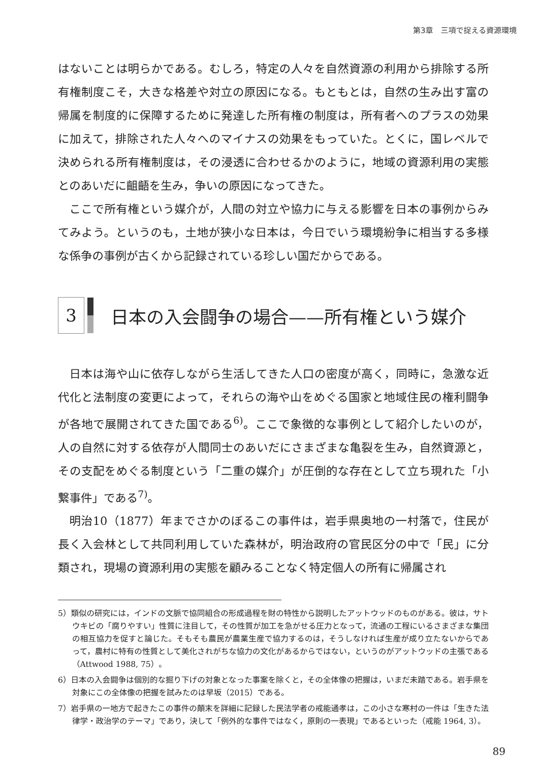第3章　三項で捉える資源環境
はないことは明らかである。むしろ，特定の人々を自然資源の利用から排除する所有権制度こそ，大きな格差や対立の原因になる。もともとは，自然の生み出す富の帰属を制度的に保障するために発達した所有権の制度は，所有者へのプラスの効果に加えて，排除された人々へのマイナスの効果をもっていた。とくに，国レベルで決められる所有権制度は，その浸透に合わせるかのように，地域の資源利用の実態とのあいだに齟齬を生み，争いの原因になってきた。
ここで所有権という媒介が，人間の対立や協力に与える影響を日本の事例からみてみよう。というのも，土地が狭小な日本は，今日でいう環境紛争に相当する多様な係争の事例が古くから記録されている珍しい国だからである。
3 日本の入会闘争の場合——所有権という媒介
日本は海や山に依存しながら生活してきた人口の密度が高く，同時に，急激な近代化と法制度の変更によって，それらの海や山をめぐる国家と地域住民の権利闘争が各地で展開されてきた国である<sup>6)</sup>。ここで象徴的な事例として紹介したいのが，人の自然に対する依存が人間同士のあいだにさまざまな亀裂を生み，自然資源と，その支配をめぐる制度という「二重の媒介」が圧倒的な存在として立ち現れた「小繋事件」である<sup>7)</sup>。
明治10（1877）年までさかのぼるこの事件は，岩手県奥地の一村落で，住民が長く入会林として共同利用していた森林が，明治政府の官民区分の中で「民」に分類され，現場の資源利用の実態を顧みることなく特定個人の所有に帰属され
5）類似の研究には，インドの文脈で協同組合の形成過程を財の特性から説明したアットウッドのものがある。彼は，サトウキビの「腐りやすい」性質に注目して，その性質が加工を急がせる圧力となって，流通の工程にいるさまざまな集団の相互協力を促すと論じた。そもそも農民が農業生産で協力するのは，そうしなければ生産が成り立たないからであって，農村に特有の性質として美化されがちな協力の文化があるからではない，というのがアットウッドの主張である（Attwood 1988, 75）。
6）日本の入会闘争は個別的な掘り下げの対象となった事案を除くと，その全体像の把握は，いまだ未踏である。岩手県を対象にこの全体像の把握を試みたのは早坂（2015）である。
7）岩手県の一地方で起きたこの事件の顛末を詳細に記録した民法学者の戒能通孝は，この小さな寒村の一件は「生きた法律学・政治学のテーマ」であり，決して「例外的な事件ではなく，原則の一表現」であるといった（戒能 1964, 3）。
89